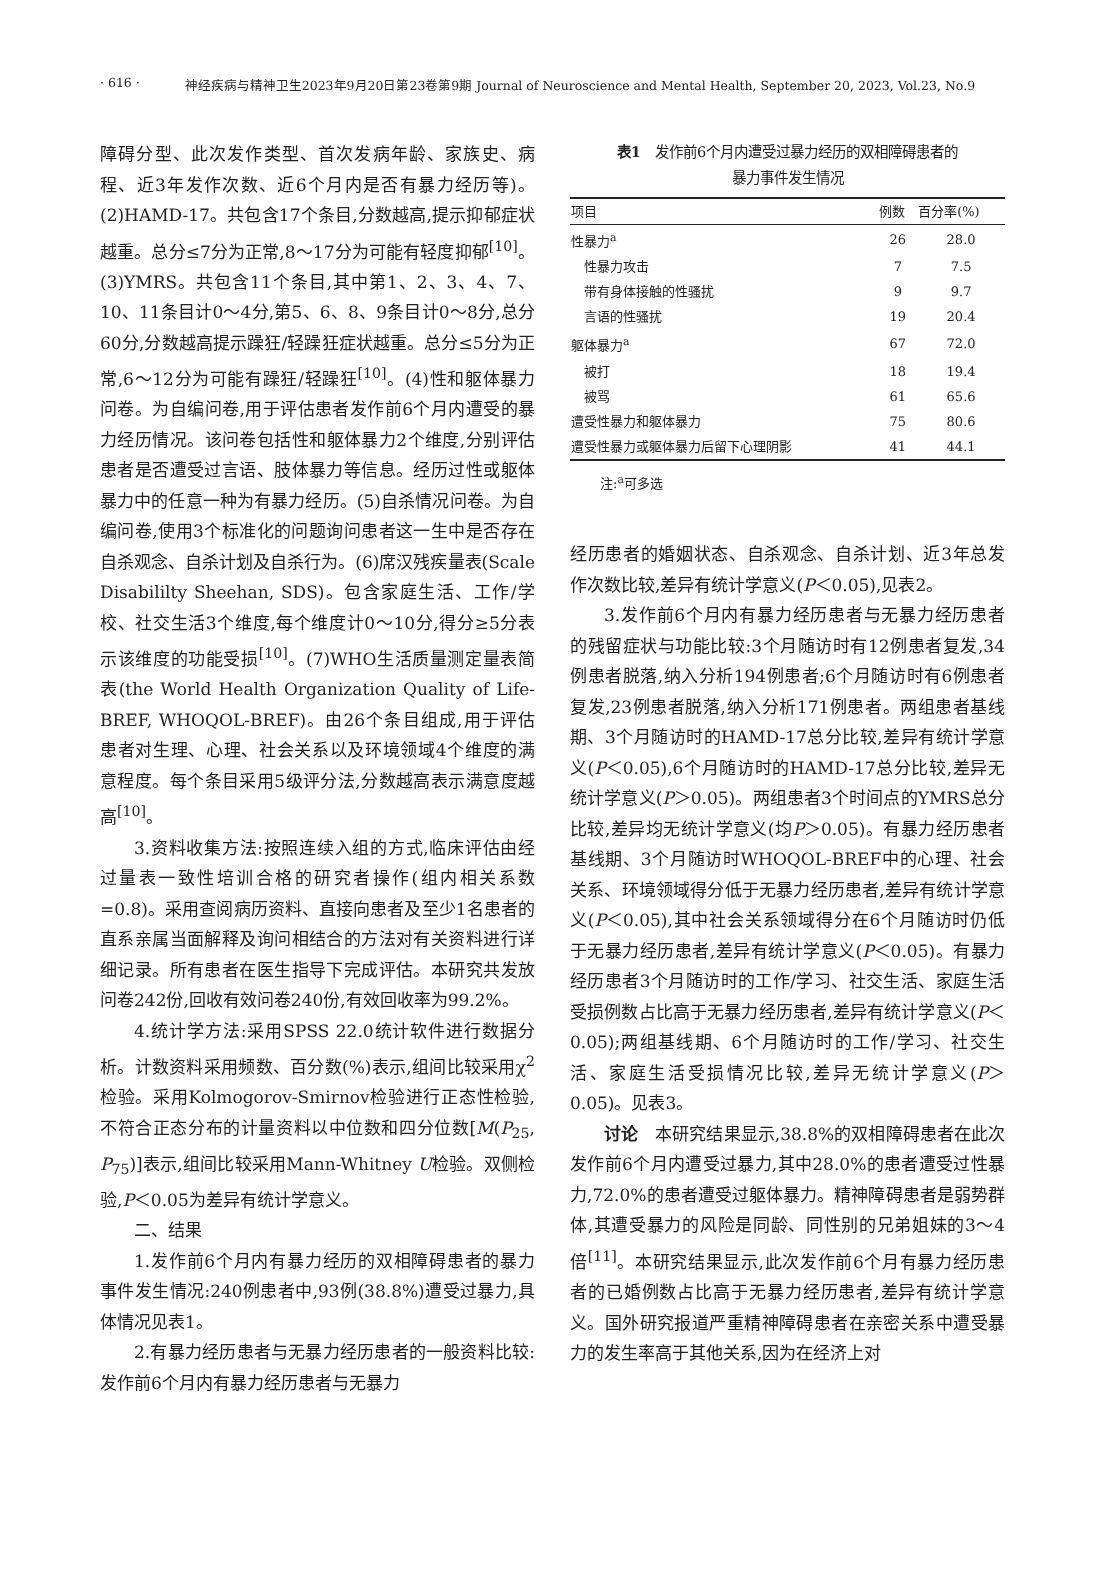· 616 · 神经疾病与精神卫生2023年9月20日第23卷第9期 Journal of Neuroscience and Mental Health, September 20, 2023, Vol.23, No.9
障碍分型、此次发作类型、首次发病年龄、家族史、病程、近3年发作次数、近6个月内是否有暴力经历等)。(2)HAMD-17。共包含17个条目,分数越高,提示抑郁症状越重。总分≤7分为正常,8～17分为可能有轻度抑郁<sup>[10]</sup>。(3)YMRS。共包含11个条目,其中第1、2、3、4、7、10、11条目计0～4分,第5、6、8、9条目计0～8分,总分60分,分数越高提示躁狂/轻躁狂症状越重。总分≤5分为正常,6～12分为可能有躁狂/轻躁狂<sup>[10]</sup>。(4)性和躯体暴力问卷。为自编问卷,用于评估患者发作前6个月内遭受的暴力经历情况。该问卷包括性和躯体暴力2个维度,分别评估患者是否遭受过言语、肢体暴力等信息。经历过性或躯体暴力中的任意一种为有暴力经历。(5)自杀情况问卷。为自编问卷,使用3个标准化的问题询问患者这一生中是否存在自杀观念、自杀计划及自杀行为。(6)席汉残疾量表(Scale Disabililty Sheehan, SDS)。包含家庭生活、工作/学校、社交生活3个维度,每个维度计0～10分,得分≥5分表示该维度的功能受损<sup>[10]</sup>。(7)WHO生活质量测定量表简表(the World Health Organization Quality of Life-BREF, WHOQOL-BREF)。由26个条目组成,用于评估患者对生理、心理、社会关系以及环境领域4个维度的满意程度。每个条目采用5级评分法,分数越高表示满意度越高<sup>[10]</sup>。
3.资料收集方法:按照连续入组的方式,临床评估由经过量表一致性培训合格的研究者操作(组内相关系数=0.8)。采用查阅病历资料、直接向患者及至少1名患者的直系亲属当面解释及询问相结合的方法对有关资料进行详细记录。所有患者在医生指导下完成评估。本研究共发放问卷242份,回收有效问卷240份,有效回收率为99.2%。
4.统计学方法:采用SPSS 22.0统计软件进行数据分析。计数资料采用频数、百分数(%)表示,组间比较采用χ<sup>2</sup>检验。采用Kolmogorov-Smirnov检验进行正态性检验,不符合正态分布的计量资料以中位数和四分位数[M(P<sub>25</sub>, P<sub>75</sub>)]表示,组间比较采用Mann-Whitney U检验。双侧检验,P＜0.05为差异有统计学意义。
二、结果
1.发作前6个月内有暴力经历的双相障碍患者的暴力事件发生情况:240例患者中,93例(38.8%)遭受过暴力,具体情况见表1。
2.有暴力经历患者与无暴力经历患者的一般资料比较:发作前6个月内有暴力经历患者与无暴力
表1　发作前6个月内遭受过暴力经历的双相障碍患者的
暴力事件发生情况
| 项目 | 例数 | 百分率(%) |
| --- | --- | --- |
| 性暴力<sup>a</sup> | 26 | 28.0 |
| 性暴力攻击 | 7 | 7.5 |
| 带有身体接触的性骚扰 | 9 | 9.7 |
| 言语的性骚扰 | 19 | 20.4 |
| 躯体暴力<sup>a</sup> | 67 | 72.0 |
| 被打 | 18 | 19.4 |
| 被骂 | 61 | 65.6 |
| 遭受性暴力和躯体暴力 | 75 | 80.6 |
| 遭受性暴力或躯体暴力后留下心理阴影 | 41 | 44.1 |
注:<sup>a</sup>可多选
经历患者的婚姻状态、自杀观念、自杀计划、近3年总发作次数比较,差异有统计学意义(P＜0.05),见表2。
3.发作前6个月内有暴力经历患者与无暴力经历患者的残留症状与功能比较:3个月随访时有12例患者复发,34例患者脱落,纳入分析194例患者;6个月随访时有6例患者复发,23例患者脱落,纳入分析171例患者。两组患者基线期、3个月随访时的HAMD-17总分比较,差异有统计学意义(P＜0.05),6个月随访时的HAMD-17总分比较,差异无统计学意义(P＞0.05)。两组患者3个时间点的YMRS总分比较,差异均无统计学意义(均P＞0.05)。有暴力经历患者基线期、3个月随访时WHOQOL-BREF中的心理、社会关系、环境领域得分低于无暴力经历患者,差异有统计学意义(P＜0.05),其中社会关系领域得分在6个月随访时仍低于无暴力经历患者,差异有统计学意义(P＜0.05)。有暴力经历患者3个月随访时的工作/学习、社交生活、家庭生活受损例数占比高于无暴力经历患者,差异有统计学意义(P＜0.05);两组基线期、6个月随访时的工作/学习、社交生活、家庭生活受损情况比较,差异无统计学意义(P＞0.05)。见表3。
讨论　本研究结果显示,38.8%的双相障碍患者在此次发作前6个月内遭受过暴力,其中28.0%的患者遭受过性暴力,72.0%的患者遭受过躯体暴力。精神障碍患者是弱势群体,其遭受暴力的风险是同龄、同性别的兄弟姐妹的3～4倍<sup>[11]</sup>。本研究结果显示,此次发作前6个月有暴力经历患者的已婚例数占比高于无暴力经历患者,差异有统计学意义。国外研究报道严重精神障碍患者在亲密关系中遭受暴力的发生率高于其他关系,因为在经济上对